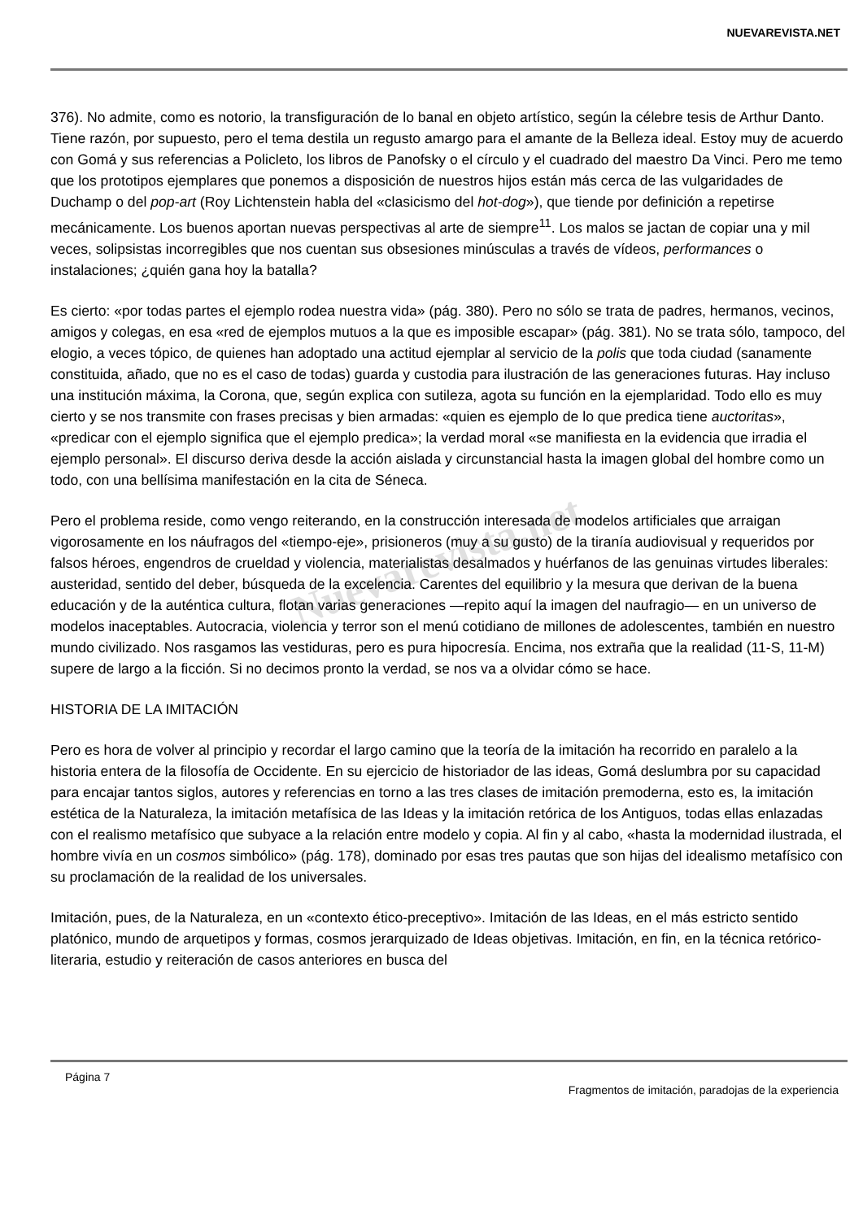NUEVAREVISTA.NET
376). No admite, como es notorio, la transfiguración de lo banal en objeto artístico, según la célebre tesis de Arthur Danto. Tiene razón, por supuesto, pero el tema destila un regusto amargo para el amante de la Belleza ideal. Estoy muy de acuerdo con Gomá y sus referencias a Policleto, los libros de Panofsky o el círculo y el cuadrado del maestro Da Vinci. Pero me temo que los prototipos ejemplares que ponemos a disposición de nuestros hijos están más cerca de las vulgaridades de Duchamp o del pop-art (Roy Lichtenstein habla del «clasicismo del hot-dog»), que tiende por definición a repetirse mecánicamente. Los buenos aportan nuevas perspectivas al arte de siempre<sup>11</sup>. Los malos se jactan de copiar una y mil veces, solipsistas incorregibles que nos cuentan sus obsesiones minúsculas a través de vídeos, performances o instalaciones; ¿quién gana hoy la batalla?
Es cierto: «por todas partes el ejemplo rodea nuestra vida» (pág. 380). Pero no sólo se trata de padres, hermanos, vecinos, amigos y colegas, en esa «red de ejemplos mutuos a la que es imposible escapar» (pág. 381). No se trata sólo, tampoco, del elogio, a veces tópico, de quienes han adoptado una actitud ejemplar al servicio de la polis que toda ciudad (sanamente constituida, añado, que no es el caso de todas) guarda y custodia para ilustración de las generaciones futuras. Hay incluso una institución máxima, la Corona, que, según explica con sutileza, agota su función en la ejemplaridad. Todo ello es muy cierto y se nos transmite con frases precisas y bien armadas: «quien es ejemplo de lo que predica tiene auctoritas», «predicar con el ejemplo significa que el ejemplo predica»; la verdad moral «se manifiesta en la evidencia que irradia el ejemplo personal». El discurso deriva desde la acción aislada y circunstancial hasta la imagen global del hombre como un todo, con una bellísima manifestación en la cita de Séneca.
Pero el problema reside, como vengo reiterando, en la construcción interesada de modelos artificiales que arraigan vigorosamente en los náufragos del «tiempo-eje», prisioneros (muy a su gusto) de la tiranía audiovisual y requeridos por falsos héroes, engendros de crueldad y violencia, materialistas desalmados y huérfanos de las genuinas virtudes liberales: austeridad, sentido del deber, búsqueda de la excelencia. Carentes del equilibrio y la mesura que derivan de la buena educación y de la auténtica cultura, flotan varias generaciones —repito aquí la imagen del naufragio— en un universo de modelos inaceptables. Autocracia, violencia y terror son el menú cotidiano de millones de adolescentes, también en nuestro mundo civilizado. Nos rasgamos las vestiduras, pero es pura hipocresía. Encima, nos extraña que la realidad (11-S, 11-M) supere de largo a la ficción. Si no decimos pronto la verdad, se nos va a olvidar cómo se hace.
HISTORIA DE LA IMITACIÓN
Pero es hora de volver al principio y recordar el largo camino que la teoría de la imitación ha recorrido en paralelo a la historia entera de la filosofía de Occidente. En su ejercicio de historiador de las ideas, Gomá deslumbra por su capacidad para encajar tantos siglos, autores y referencias en torno a las tres clases de imitación premoderna, esto es, la imitación estética de la Naturaleza, la imitación metafísica de las Ideas y la imitación retórica de los Antiguos, todas ellas enlazadas con el realismo metafísico que subyace a la relación entre modelo y copia. Al fin y al cabo, «hasta la modernidad ilustrada, el hombre vivía en un cosmos simbólico» (pág. 178), dominado por esas tres pautas que son hijas del idealismo metafísico con su proclamación de la realidad de los universales.
Imitación, pues, de la Naturaleza, en un «contexto ético-preceptivo». Imitación de las Ideas, en el más estricto sentido platónico, mundo de arquetipos y formas, cosmos jerarquizado de Ideas objetivas. Imitación, en fin, en la técnica retórico-literaria, estudio y reiteración de casos anteriores en busca del
Nuevarevista.net
Página 7
Fragmentos de imitación, paradojas de la experiencia